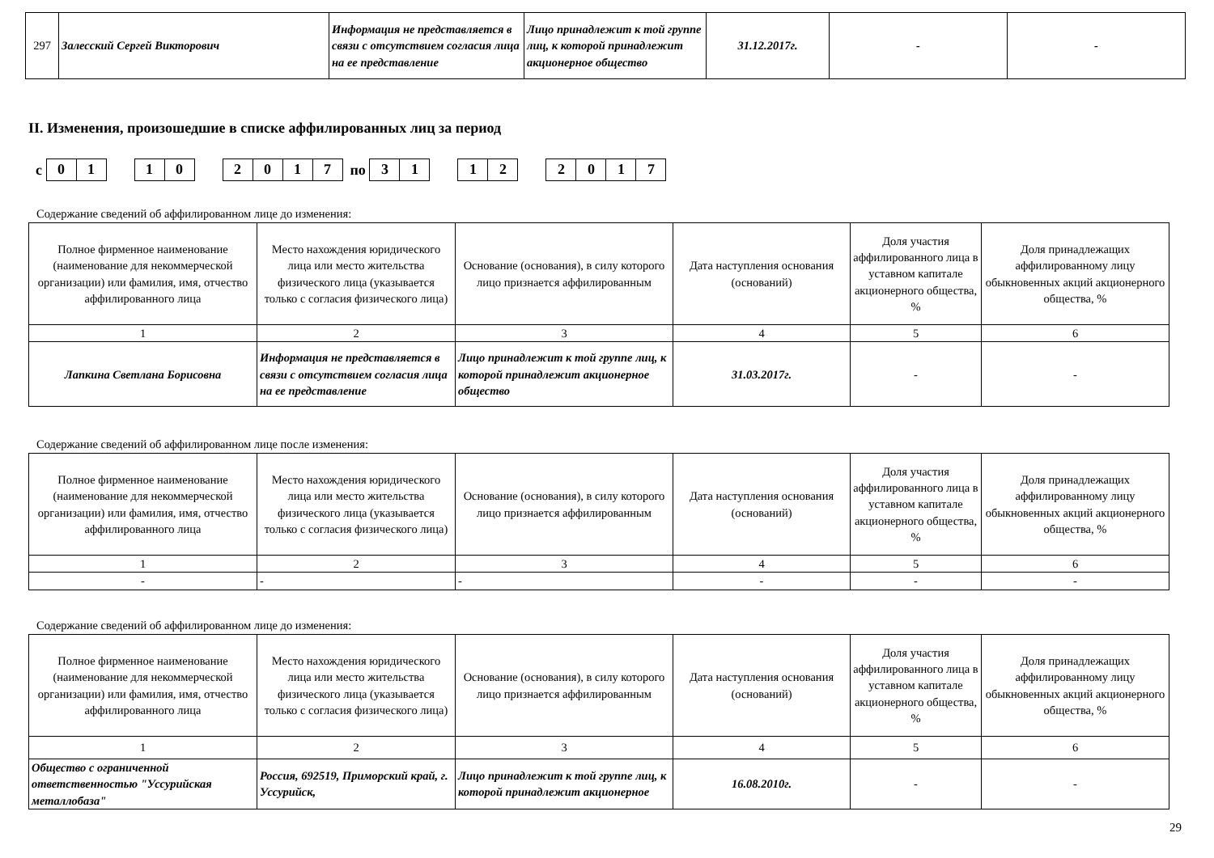| 297 | Залесский Сергей Викторович | Информация не представляется в связи с отсутствием согласия лица на ее представление | Лицо принадлежит к той группе лиц, к которой принадлежит акционерное общество | 31.12.2017г. | - | - |
II. Изменения, произошедшие в списке аффилированных лиц за период
с
| 0 | 1 |
| 1 | 0 |
| 2 | 0 | 1 | 7 |
по
| 3 | 1 |
| 1 | 2 |
| 2 | 0 | 1 | 7 |
Содержание сведений об аффилированном лице до изменения:
| Полное фирменное наименование (наименование для некоммерческой организации) или фамилия, имя, отчество аффилированного лица | Место нахождения юридического лица или место жительства физического лица (указывается только с согласия физического лица) | Основание (основания), в силу которого лицо признается аффилированным | Дата наступления основания (оснований) | Доля участия аффилированного лица в уставном капитале акционерного общества, % | Доля принадлежащих аффилированному лицу обыкновенных акций акционерного общества, % |
| --- | --- | --- | --- | --- | --- |
| 1 | 2 | 3 | 4 | 5 | 6 |
| Лапкина Светлана Борисовна | Информация не представляется в связи с отсутствием согласия лица на ее представление | Лицо принадлежит к той группе лиц, к которой принадлежит акционерное общество | 31.03.2017г. | - | - |
Содержание сведений об аффилированном лице после изменения:
| Полное фирменное наименование (наименование для некоммерческой организации) или фамилия, имя, отчество аффилированного лица | Место нахождения юридического лица или место жительства физического лица (указывается только с согласия физического лица) | Основание (основания), в силу которого лицо признается аффилированным | Дата наступления основания (оснований) | Доля участия аффилированного лица в уставном капитале акционерного общества, % | Доля принадлежащих аффилированному лицу обыкновенных акций акционерного общества, % |
| --- | --- | --- | --- | --- | --- |
| 1 | 2 | 3 | 4 | 5 | 6 |
| - | - | - | - | - | - |
Содержание сведений об аффилированном лице до изменения:
| Полное фирменное наименование (наименование для некоммерческой организации) или фамилия, имя, отчество аффилированного лица | Место нахождения юридического лица или место жительства физического лица (указывается только с согласия физического лица) | Основание (основания), в силу которого лицо признается аффилированным | Дата наступления основания (оснований) | Доля участия аффилированного лица в уставном капитале акционерного общества, % | Доля принадлежащих аффилированному лицу обыкновенных акций акционерного общества, % |
| --- | --- | --- | --- | --- | --- |
| 1 | 2 | 3 | 4 | 5 | 6 |
| Общество с ограниченной ответственностью "Уссурийская металлобаза" | Россия, 692519, Приморский край, г. Уссурийск, | Лицо принадлежит к той группе лиц, к которой принадлежит акционерное | 16.08.2010г. | - | - |
29